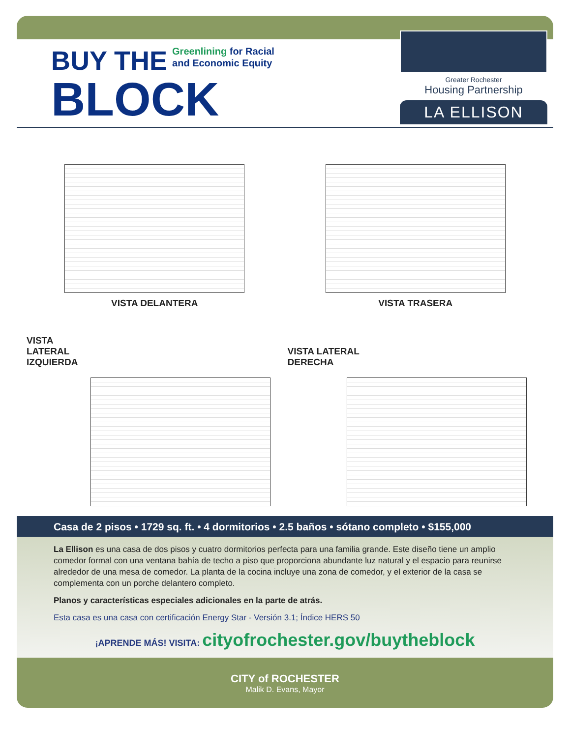BUY THE
Greenlining for Racial
and Economic Equity
BLOCK
Greater Rochester
Housing Partnership
LA ELLISON
VISTA DELANTERA
VISTA TRASERA
VISTA
LATERAL
IZQUIERDA
VISTA LATERAL
DERECHA
Casa de 2 pisos • 1729 sq. ft. • 4 dormitorios • 2.5 baños • sótano completo • $155,000
La Ellison es una casa de dos pisos y cuatro dormitorios perfecta para una familia grande. Este diseño tiene un amplio comedor formal con una ventana bahía de techo a piso que proporciona abundante luz natural y el espacio para reunirse alrededor de una mesa de comedor. La planta de la cocina incluye una zona de comedor, y el exterior de la casa se complementa con un porche delantero completo.
Planos y características especiales adicionales en la parte de atrás.
Esta casa es una casa con certificación Energy Star - Versión 3.1; Índice HERS 50
¡APRENDE MÁS! VISITA: cityofrochester.gov/buytheblock
CITY of ROCHESTER
Malik D. Evans, Mayor